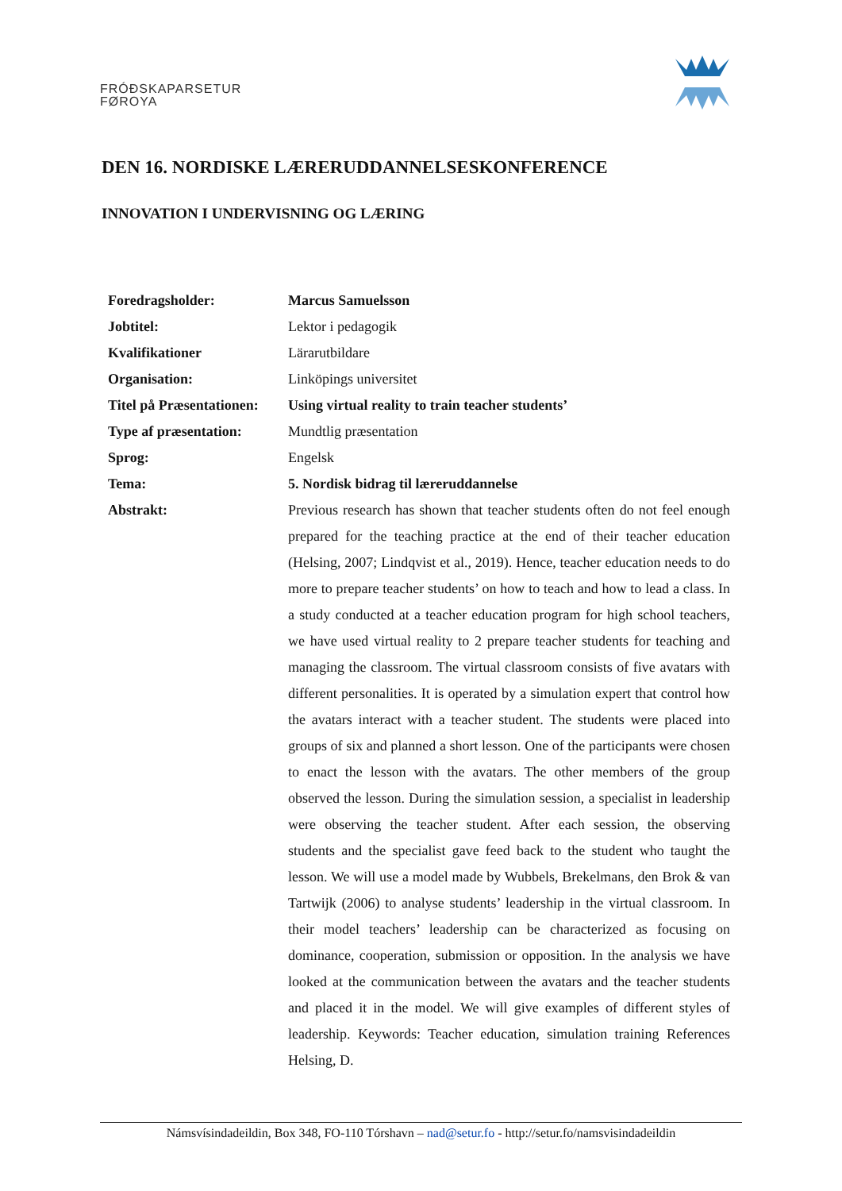FRÓÐSKAPARSETUR
FØROYA
DEN 16. NORDISKE LÆRERUDDANNELSESKONFERENCE
INNOVATION I UNDERVISNING OG LÆRING
| Foredragsholder: | Marcus Samuelsson |
| Jobtitel: | Lektor i pedagogik |
| Kvalifikationer | Lärarutbildare |
| Organisation: | Linköpings universitet |
| Titel på Præsentationen: | Using virtual reality to train teacher students’ |
| Type af præsentation: | Mundtlig præsentation |
| Sprog: | Engelsk |
| Tema: | 5. Nordisk bidrag til læreruddannelse |
| Abstrakt: | Previous research has shown that teacher students often do not feel enough prepared for the teaching practice at the end of their teacher education (Helsing, 2007; Lindqvist et al., 2019). Hence, teacher education needs to do more to prepare teacher students’ on how to teach and how to lead a class. In a study conducted at a teacher education program for high school teachers, we have used virtual reality to 2 prepare teacher students for teaching and managing the classroom. The virtual classroom consists of five avatars with different personalities. It is operated by a simulation expert that control how the avatars interact with a teacher student. The students were placed into groups of six and planned a short lesson. One of the participants were chosen to enact the lesson with the avatars. The other members of the group observed the lesson. During the simulation session, a specialist in leadership were observing the teacher student. After each session, the observing students and the specialist gave feed back to the student who taught the lesson. We will use a model made by Wubbels, Brekelmans, den Brok & van Tartwijk (2006) to analyse students’ leadership in the virtual classroom. In their model teachers’ leadership can be characterized as focusing on dominance, cooperation, submission or opposition. In the analysis we have looked at the communication between the avatars and the teacher students and placed it in the model. We will give examples of different styles of leadership. Keywords: Teacher education, simulation training References Helsing, D. |
Námsvísindadeildin, Box 348, FO-110 Tórshavn – nad@setur.fo - http://setur.fo/namsvisindadeildin